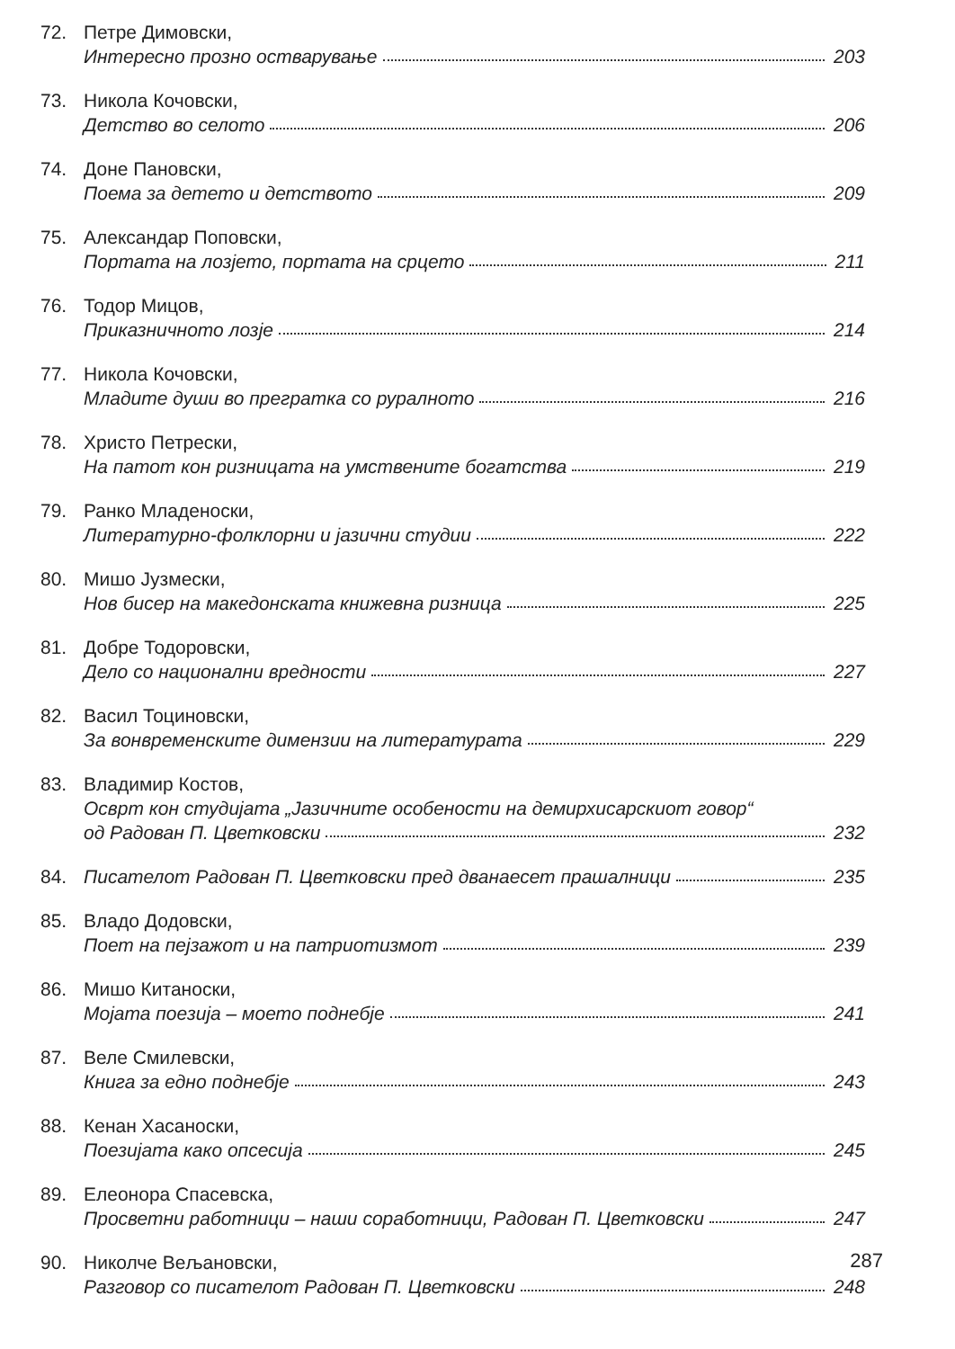72. Петре Димовски,
Интересно прозно остварување 203
73. Никола Кочовски,
Детство во селото 206
74. Доне Пановски,
Поема за детето и детството 209
75. Александар Поповски,
Портата на лозјето, портата на срцето 211
76. Тодор Мицов,
Приказничното лозје 214
77. Никола Кочовски,
Младите души во прегратка со руралното 216
78. Христо Петрески,
На патот кон ризницата на умствените богатства 219
79. Ранко Младеноски,
Литературно-фолклорни и јазични студии 222
80. Мишо Јузмески,
Нов бисер на македонската книжевна ризница 225
81. Добре Тодоровски,
Дело со национални вредности 227
82. Васил Тоциновски,
За вонвременските димензии на литературата 229
83. Владимир Костов,
Осврт кон студијата „Јазичните особености на демирхисарскиот говор“
од Радован П. Цветковски 232
84. Писателот Радован П. Цветковски пред дванаесет прашалници 235
85. Владо Додовски,
Поет на пејзажот и на патриотизмот 239
86. Мишо Китаноски,
Мојата поезија – моето поднебје 241
87. Веле Смилевски,
Книга за едно поднебје 243
88. Кенан Хасаноски,
Поезијата како опсесија 245
89. Елеонора Спасевска,
Просветни работници – наши соработници, Радован П. Цветковски 247
90. Николче Вељановски,
Разговор со писателот Радован П. Цветковски 248
287